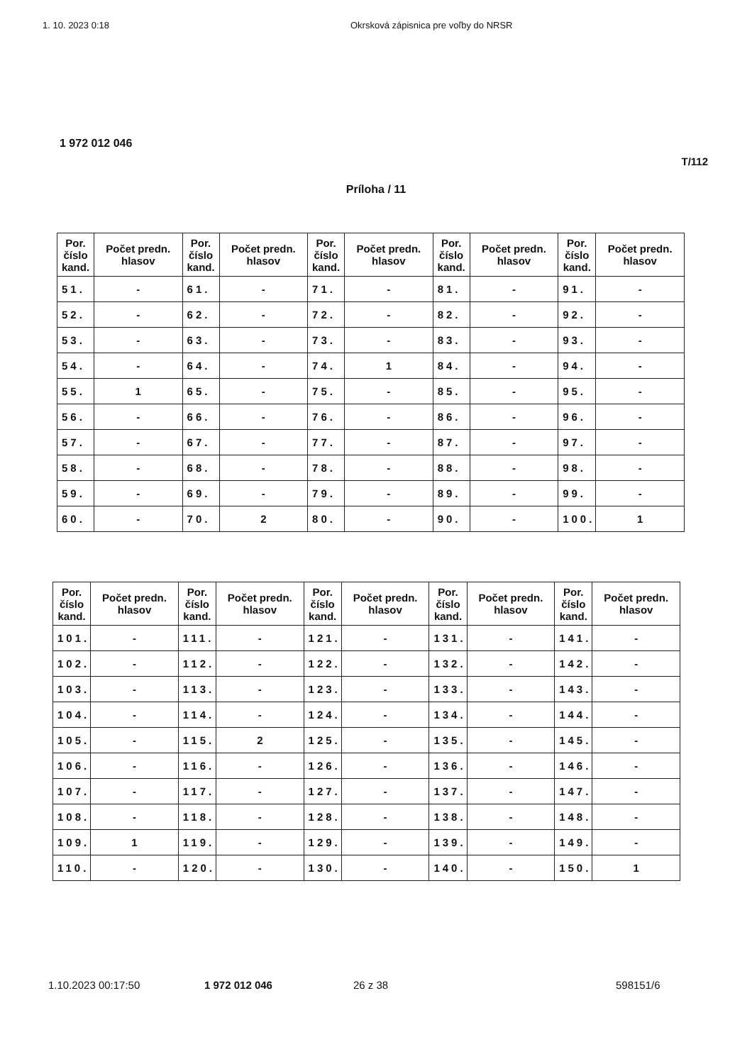1. 10. 2023 0:18 Okrsková zápisnica pre voľby do NRSR
1 972 012 046
T/112
Príloha / 11
| Por. číslo kand. | Počet predn. hlasov | Por. číslo kand. | Počet predn. hlasov | Por. číslo kand. | Počet predn. hlasov | Por. číslo kand. | Počet predn. hlasov | Por. číslo kand. | Počet predn. hlasov |
| --- | --- | --- | --- | --- | --- | --- | --- | --- | --- |
| 51. | - | 61. | - | 71. | - | 81. | - | 91. | - |
| 52. | - | 62. | - | 72. | - | 82. | - | 92. | - |
| 53. | - | 63. | - | 73. | - | 83. | - | 93. | - |
| 54. | - | 64. | - | 74. | 1 | 84. | - | 94. | - |
| 55. | 1 | 65. | - | 75. | - | 85. | - | 95. | - |
| 56. | - | 66. | - | 76. | - | 86. | - | 96. | - |
| 57. | - | 67. | - | 77. | - | 87. | - | 97. | - |
| 58. | - | 68. | - | 78. | - | 88. | - | 98. | - |
| 59. | - | 69. | - | 79. | - | 89. | - | 99. | - |
| 60. | - | 70. | 2 | 80. | - | 90. | - | 100. | 1 |
| Por. číslo kand. | Počet predn. hlasov | Por. číslo kand. | Počet predn. hlasov | Por. číslo kand. | Počet predn. hlasov | Por. číslo kand. | Počet predn. hlasov | Por. číslo kand. | Počet predn. hlasov |
| --- | --- | --- | --- | --- | --- | --- | --- | --- | --- |
| 101. | - | 111. | - | 121. | - | 131. | - | 141. | - |
| 102. | - | 112. | - | 122. | - | 132. | - | 142. | - |
| 103. | - | 113. | - | 123. | - | 133. | - | 143. | - |
| 104. | - | 114. | - | 124. | - | 134. | - | 144. | - |
| 105. | - | 115. | 2 | 125. | - | 135. | - | 145. | - |
| 106. | - | 116. | - | 126. | - | 136. | - | 146. | - |
| 107. | - | 117. | - | 127. | - | 137. | - | 147. | - |
| 108. | - | 118. | - | 128. | - | 138. | - | 148. | - |
| 109. | 1 | 119. | - | 129. | - | 139. | - | 149. | - |
| 110. | - | 120. | - | 130. | - | 140. | - | 150. | 1 |
1.10.2023 00:17:50 1 972 012 046 26 z 38 598151/6